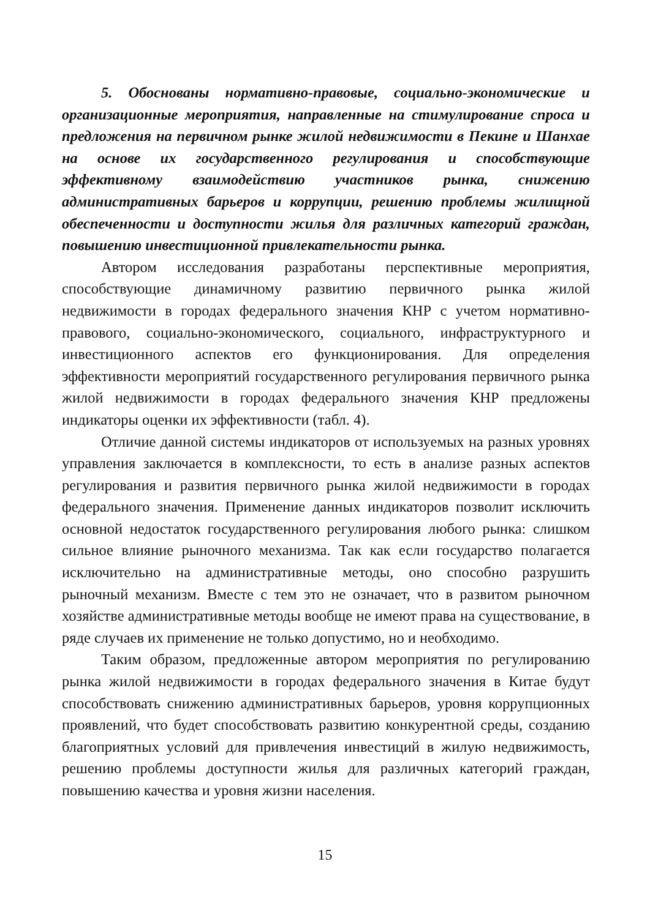5. Обоснованы нормативно-правовые, социально-экономические и организационные мероприятия, направленные на стимулирование спроса и предложения на первичном рынке жилой недвижимости в Пекине и Шанхае на основе их государственного регулирования и способствующие эффективному взаимодействию участников рынка, снижению административных барьеров и коррупции, решению проблемы жилищной обеспеченности и доступности жилья для различных категорий граждан, повышению инвестиционной привлекательности рынка.
Автором исследования разработаны перспективные мероприятия, способствующие динамичному развитию первичного рынка жилой недвижимости в городах федерального значения КНР с учетом нормативно-правового, социально-экономического, социального, инфраструктурного и инвестиционного аспектов его функционирования. Для определения эффективности мероприятий государственного регулирования первичного рынка жилой недвижимости в городах федерального значения КНР предложены индикаторы оценки их эффективности (табл. 4).
Отличие данной системы индикаторов от используемых на разных уровнях управления заключается в комплексности, то есть в анализе разных аспектов регулирования и развития первичного рынка жилой недвижимости в городах федерального значения. Применение данных индикаторов позволит исключить основной недостаток государственного регулирования любого рынка: слишком сильное влияние рыночного механизма. Так как если государство полагается исключительно на административные методы, оно способно разрушить рыночный механизм. Вместе с тем это не означает, что в развитом рыночном хозяйстве административные методы вообще не имеют права на существование, в ряде случаев их применение не только допустимо, но и необходимо.
Таким образом, предложенные автором мероприятия по регулированию рынка жилой недвижимости в городах федерального значения в Китае будут способствовать снижению административных барьеров, уровня коррупционных проявлений, что будет способствовать развитию конкурентной среды, созданию благоприятных условий для привлечения инвестиций в жилую недвижимость, решению проблемы доступности жилья для различных категорий граждан, повышению качества и уровня жизни населения.
15